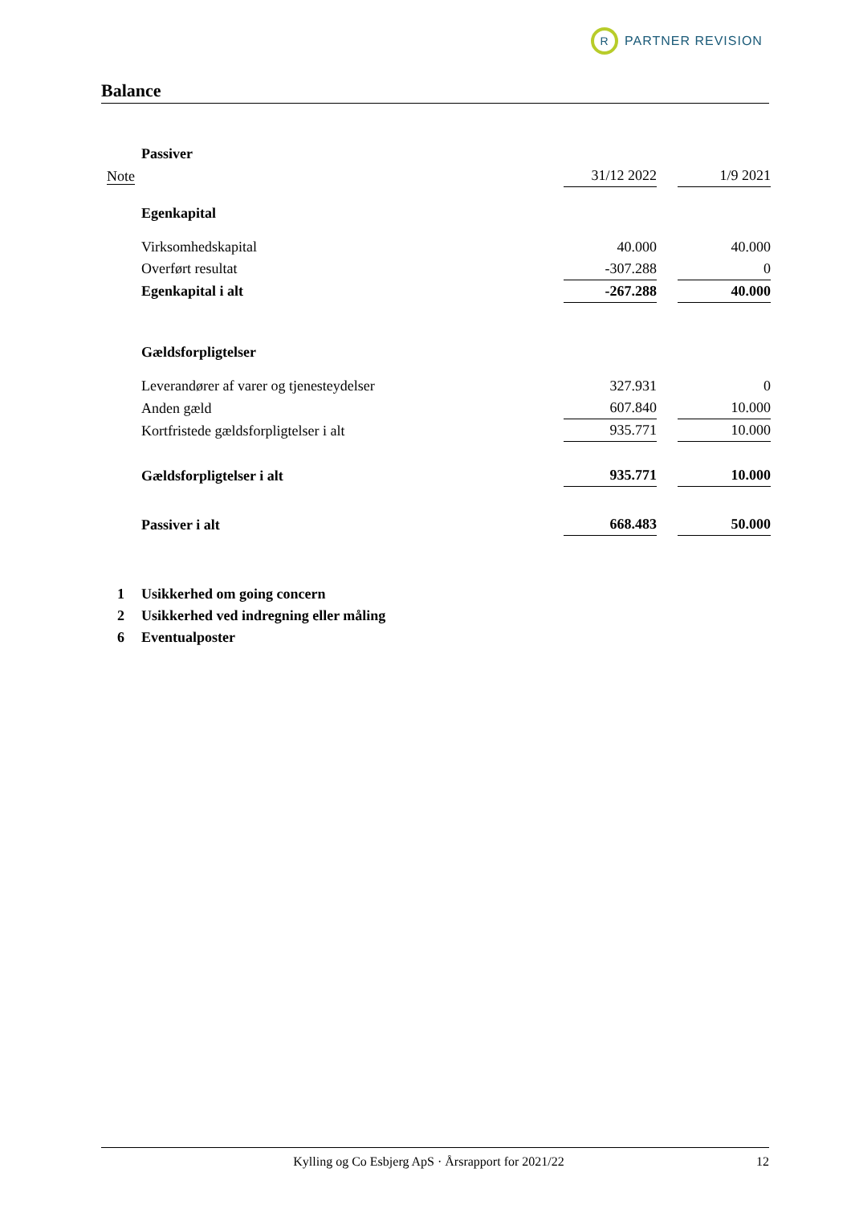R
PARTNER REVISION
Balance
| | Passiver | | | |
| Note | | 31/12 2022 | | 1/9 2021 |
| | Egenkapital | | | |
| | Virksomhedskapital | 40.000 | | 40.000 |
| | Overført resultat | -307.288 | | 0 |
| | Egenkapital i alt | -267.288 | | 40.000 |
| | Gældsforpligtelser | | | |
| | Leverandører af varer og tjenesteydelser | 327.931 | | 0 |
| | Anden gæld | 607.840 | | 10.000 |
| | Kortfristede gældsforpligtelser i alt | 935.771 | | 10.000 |
| | Gældsforpligtelser i alt | 935.771 | | 10.000 |
| | Passiver i alt | 668.483 | | 50.000 |
| 1 | Usikkerhed om going concern | | | |
| 2 | Usikkerhed ved indregning eller måling | | | |
| 6 | Eventualposter | | | |
Kylling og Co Esbjerg ApS · Årsrapport for 2021/22 12